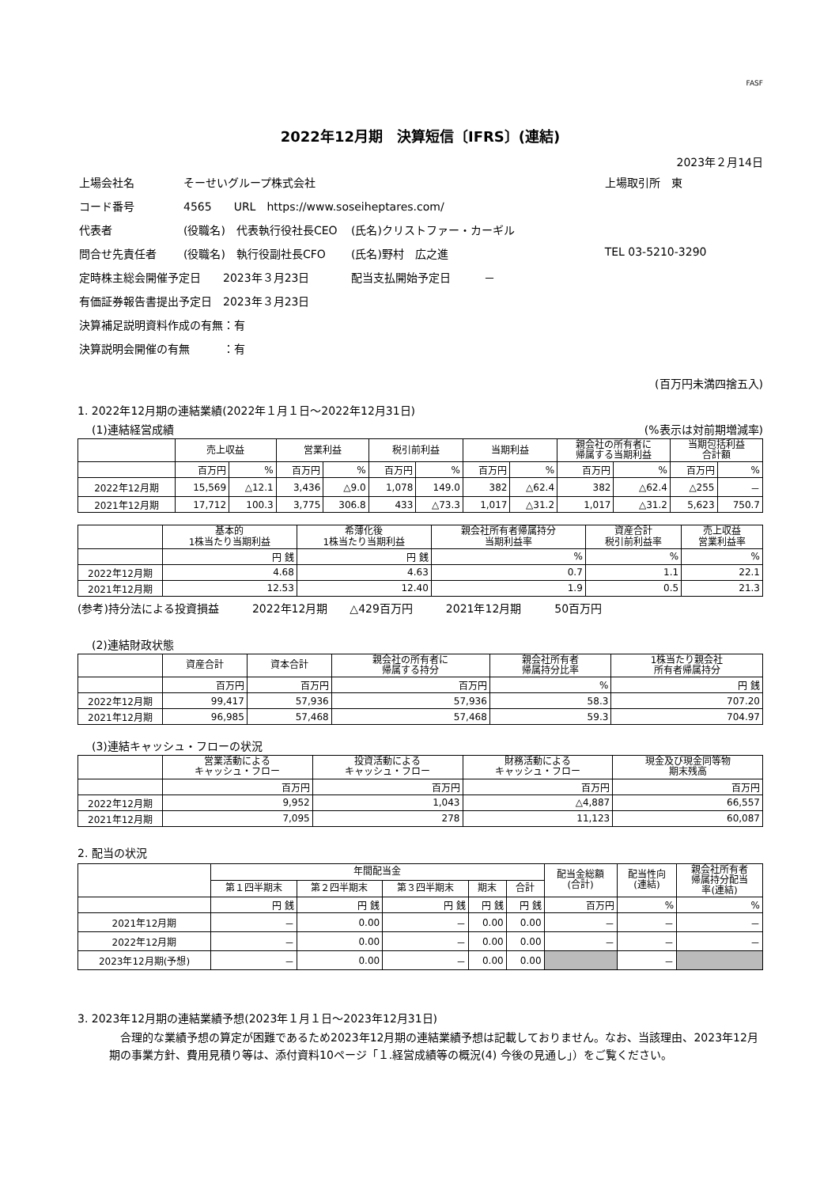FASF
2022年12月期　決算短信〔IFRS〕(連結)
2023年２月14日
| 上場会社名 | そーせいグループ株式会社 | | 上場取引所 東 |
| コード番号 | 4565 URL https://www.soseiheptares.com/ | | |
| 代表者 | (役職名) 代表執行役社長CEO | (氏名)クリストファー・カーギル | |
| 問合せ先責任者 | (役職名) 執行役副社長CFO | (氏名)野村 広之進 | TEL 03-5210-3290 |
| 定時株主総会開催予定日 2023年３月23日 | | 配当支払開始予定日 － | |
| 有価証券報告書提出予定日 2023年３月23日 | | | |
| 決算補足説明資料作成の有無：有 | | | |
| 決算説明会開催の有無 ：有 | | | |
(百万円未満四捨五入)
1. 2022年12月期の連結業績(2022年１月１日～2022年12月31日)
(1)連結経営成績 (%表示は対前期増減率)
| | 売上収益 | | 営業利益 | | 税引前利益 | | 当期利益 | | 親会社の所有者に 帰属する当期利益 | | 当期包括利益 合計額 | |
| --- | --- | --- | --- | --- | --- | --- | --- | --- | --- | --- | --- | --- |
| | 百万円 | % | 百万円 | % | 百万円 | % | 百万円 | % | 百万円 | % | 百万円 | % |
| 2022年12月期 | 15,569 | △12.1 | 3,436 | △9.0 | 1,078 | 149.0 | 382 | △62.4 | 382 | △62.4 | △255 | － |
| 2021年12月期 | 17,712 | 100.3 | 3,775 | 306.8 | 433 | △73.3 | 1,017 | △31.2 | 1,017 | △31.2 | 5,623 | 750.7 |
| | 基本的 1株当たり当期利益 | 希薄化後 1株当たり当期利益 | 親会社所有者帰属持分 当期利益率 | 資産合計 税引前利益率 | 売上収益 営業利益率 |
| --- | --- | --- | --- | --- | --- |
| | 円 銭 | 円 銭 | % | % | % |
| 2022年12月期 | 4.68 | 4.63 | 0.7 | 1.1 | 22.1 |
| 2021年12月期 | 12.53 | 12.40 | 1.9 | 0.5 | 21.3 |
(参考)持分法による投資損益　　　2022年12月期　　△429百万円　　　2021年12月期　　　50百万円
(2)連結財政状態
| | 資産合計 | 資本合計 | 親会社の所有者に 帰属する持分 | 親会社所有者 帰属持分比率 | 1株当たり親会社 所有者帰属持分 |
| --- | --- | --- | --- | --- | --- |
| | 百万円 | 百万円 | 百万円 | % | 円 銭 |
| 2022年12月期 | 99,417 | 57,936 | 57,936 | 58.3 | 707.20 |
| 2021年12月期 | 96,985 | 57,468 | 57,468 | 59.3 | 704.97 |
(3)連結キャッシュ・フローの状況
| | 営業活動による キャッシュ・フロー | 投資活動による キャッシュ・フロー | 財務活動による キャッシュ・フロー | 現金及び現金同等物 期末残高 |
| --- | --- | --- | --- | --- |
| | 百万円 | 百万円 | 百万円 | 百万円 |
| 2022年12月期 | 9,952 | 1,043 | △4,887 | 66,557 |
| 2021年12月期 | 7,095 | 278 | 11,123 | 60,087 |
2. 配当の状況
| | 年間配当金 | | | | | 配当金総額 (合計) | 配当性向 (連結) | 親会社所有者 帰属持分配当 率(連結) |
| --- | --- | --- | --- | --- | --- | --- | --- | --- |
| | 第１四半期末 | 第２四半期末 | 第３四半期末 | 期末 | 合計 | | | |
| | 円 銭 | 円 銭 | 円 銭 | 円 銭 | 円 銭 | 百万円 | % | % |
| 2021年12月期 | － | 0.00 | － | 0.00 | 0.00 | － | － | － |
| 2022年12月期 | － | 0.00 | － | 0.00 | 0.00 | － | － | － |
| 2023年12月期(予想) | － | 0.00 | － | 0.00 | 0.00 | | － | |
3. 2023年12月期の連結業績予想(2023年１月１日～2023年12月31日)
　合理的な業績予想の算定が困難であるため2023年12月期の連結業績予想は記載しておりません。なお、当該理由、2023年12月期の事業方針、費用見積り等は、添付資料10ページ「１.経営成績等の概況(4) 今後の見通し」）をご覧ください。